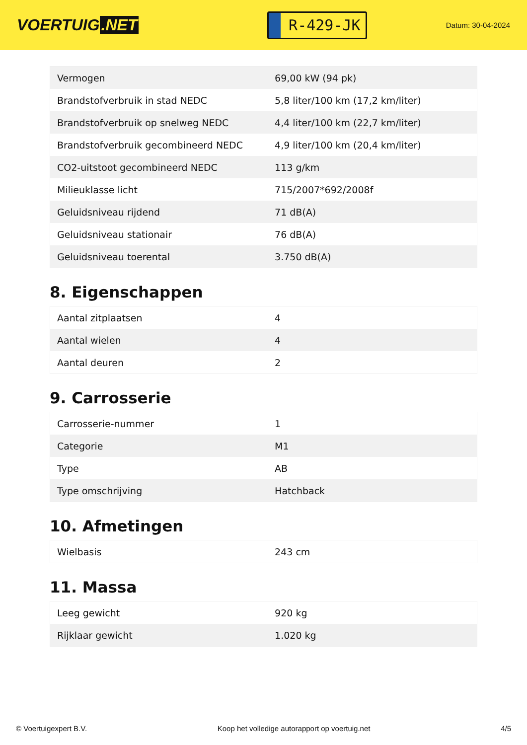VOERTUIG.NET
R-429-JK
Datum: 30-04-2024
| Vermogen | 69,00 kW (94 pk) |
| Brandstofverbruik in stad NEDC | 5,8 liter/100 km (17,2 km/liter) |
| Brandstofverbruik op snelweg NEDC | 4,4 liter/100 km (22,7 km/liter) |
| Brandstofverbruik gecombineerd NEDC | 4,9 liter/100 km (20,4 km/liter) |
| CO2-uitstoot gecombineerd NEDC | 113 g/km |
| Milieuklasse licht | 715/2007*692/2008f |
| Geluidsniveau rijdend | 71 dB(A) |
| Geluidsniveau stationair | 76 dB(A) |
| Geluidsniveau toerental | 3.750 dB(A) |
8. Eigenschappen
| Aantal zitplaatsen | 4 |
| Aantal wielen | 4 |
| Aantal deuren | 2 |
9. Carrosserie
| Carrosserie-nummer | 1 |
| Categorie | M1 |
| Type | AB |
| Type omschrijving | Hatchback |
10. Afmetingen
| Wielbasis | 243 cm |
11. Massa
| Leeg gewicht | 920 kg |
| Rijklaar gewicht | 1.020 kg |
© Voertuigexpert B.V. Koop het volledige autorapport op voertuig.net 4/5